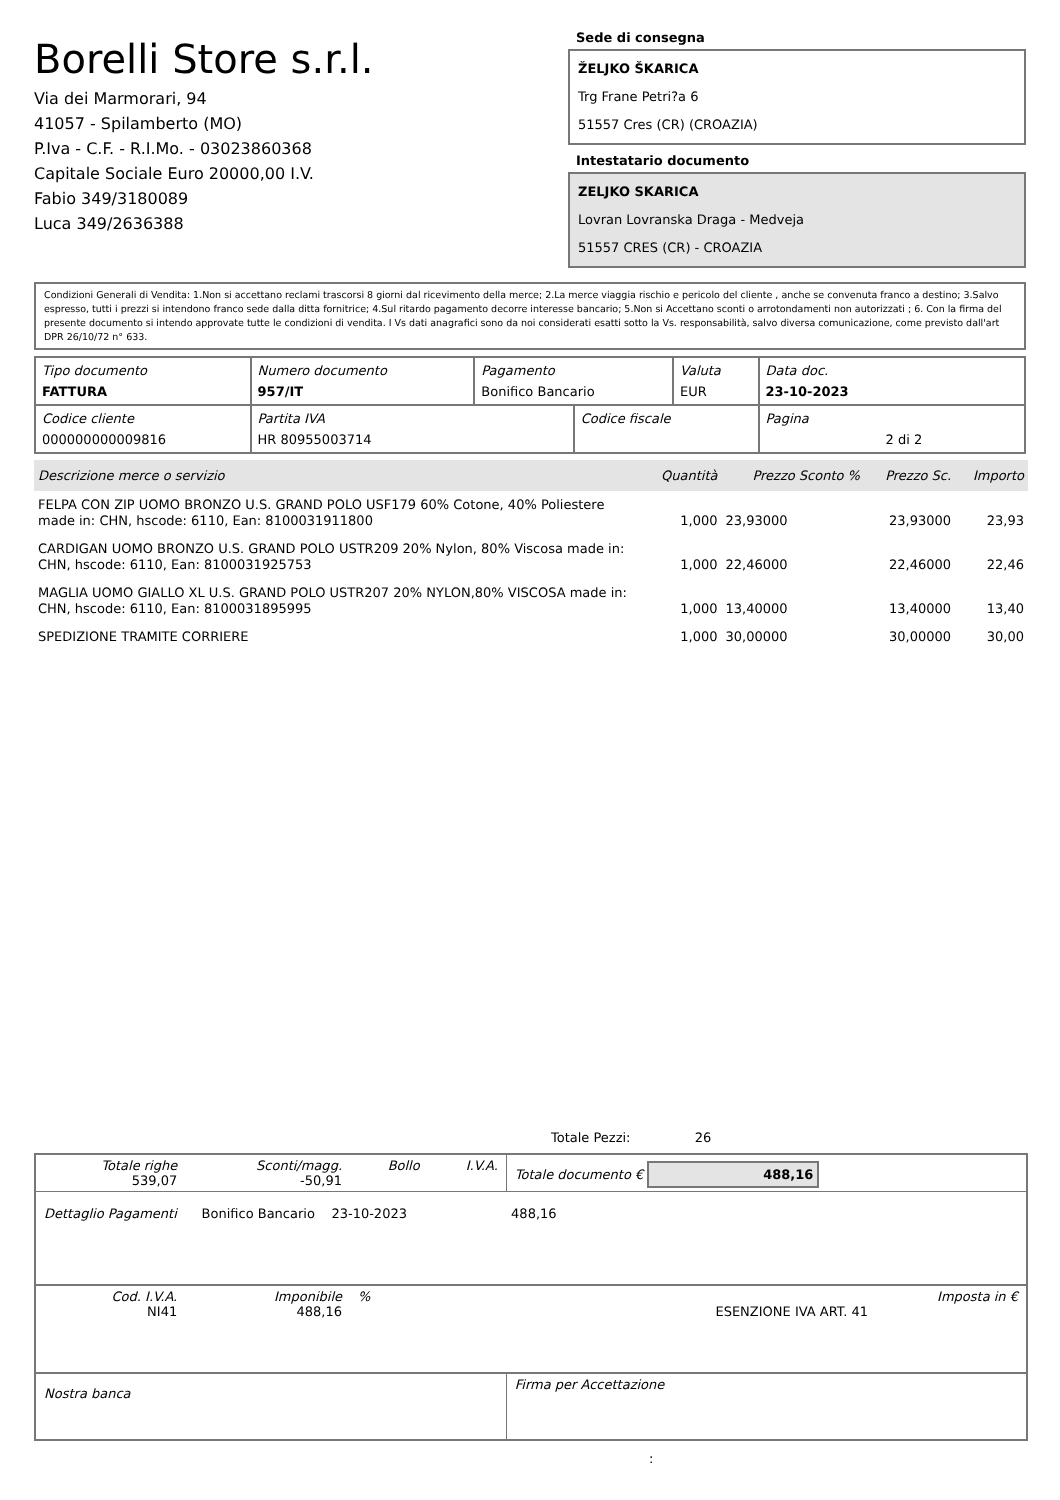Borelli Store s.r.l.
Via dei Marmorari, 94
41057 - Spilamberto (MO)
P.Iva - C.F. - R.I.Mo. - 03023860368
Capitale Sociale Euro 20000,00 I.V.
Fabio 349/3180089
Luca 349/2636388
Sede di consegna
ŽELJKO ŠKARICA
Trg Frane Petri?a 6
51557 Cres (CR) (CROAZIA)
Intestatario documento
ZELJKO SKARICA
Lovran Lovranska Draga - Medveja
51557 CRES (CR) - CROAZIA
Condizioni Generali di Vendita: 1.Non si accettano reclami trascorsi 8 giorni dal ricevimento della merce; 2.La merce viaggia rischio e pericolo del cliente , anche se convenuta franco a destino; 3.Salvo espresso, tutti i prezzi si intendono franco sede dalla ditta fornitrice; 4.Sul ritardo pagamento decorre interesse bancario; 5.Non si Accettano sconti o arrotondamenti non autorizzati ; 6. Con la firma del presente documento si intendo approvate tutte le condizioni di vendita. I Vs dati anagrafici sono da noi considerati esatti sotto la Vs. responsabilità, salvo diversa comunicazione, come previsto dall'art DPR 26/10/72 n° 633.
| Tipo documento FATTURA | Numero documento 957/IT | Pagamento Bonifico Bancario | | Valuta EUR | Data doc. 23-10-2023 |
| Codice cliente 000000000009816 | Partita IVA HR 80955003714 | | Codice fiscale | | Pagina 2 di 2 |
| Descrizione merce o servizio | Quantità | Prezzo Sconto % | Prezzo Sc. | Importo |
| --- | --- | --- | --- | --- |
| FELPA CON ZIP UOMO BRONZO U.S. GRAND POLO USF179 60% Cotone, 40% Poliestere made in: CHN, hscode: 6110, Ean: 8100031911800 | 1,000 | 23,93000 | 23,93000 | 23,93 |
| CARDIGAN UOMO BRONZO U.S. GRAND POLO USTR209 20% Nylon, 80% Viscosa made in: CHN, hscode: 6110, Ean: 8100031925753 | 1,000 | 22,46000 | 22,46000 | 22,46 |
| MAGLIA UOMO GIALLO XL U.S. GRAND POLO USTR207 20% NYLON,80% VISCOSA made in: CHN, hscode: 6110, Ean: 8100031895995 | 1,000 | 13,40000 | 13,40000 | 13,40 |
| SPEDIZIONE TRAMITE CORRIERE | 1,000 | 30,00000 | 30,00000 | 30,00 |
Totale Pezzi: 26
| Totale righe 539,07 | Sconti/magg. -50,91 | Bollo | I.V.A. | Totale documento € 488,16 |
| Dettaglio Pagamenti Bonifico Bancario 23-10-2023 488,16 | | | | |
| Cod. I.V.A. NI41 | Imponibile 488,16 | % | | Imposta in € ESENZIONE IVA ART. 41 |
| Nostra banca | | | | Firma per Accettazione |
: